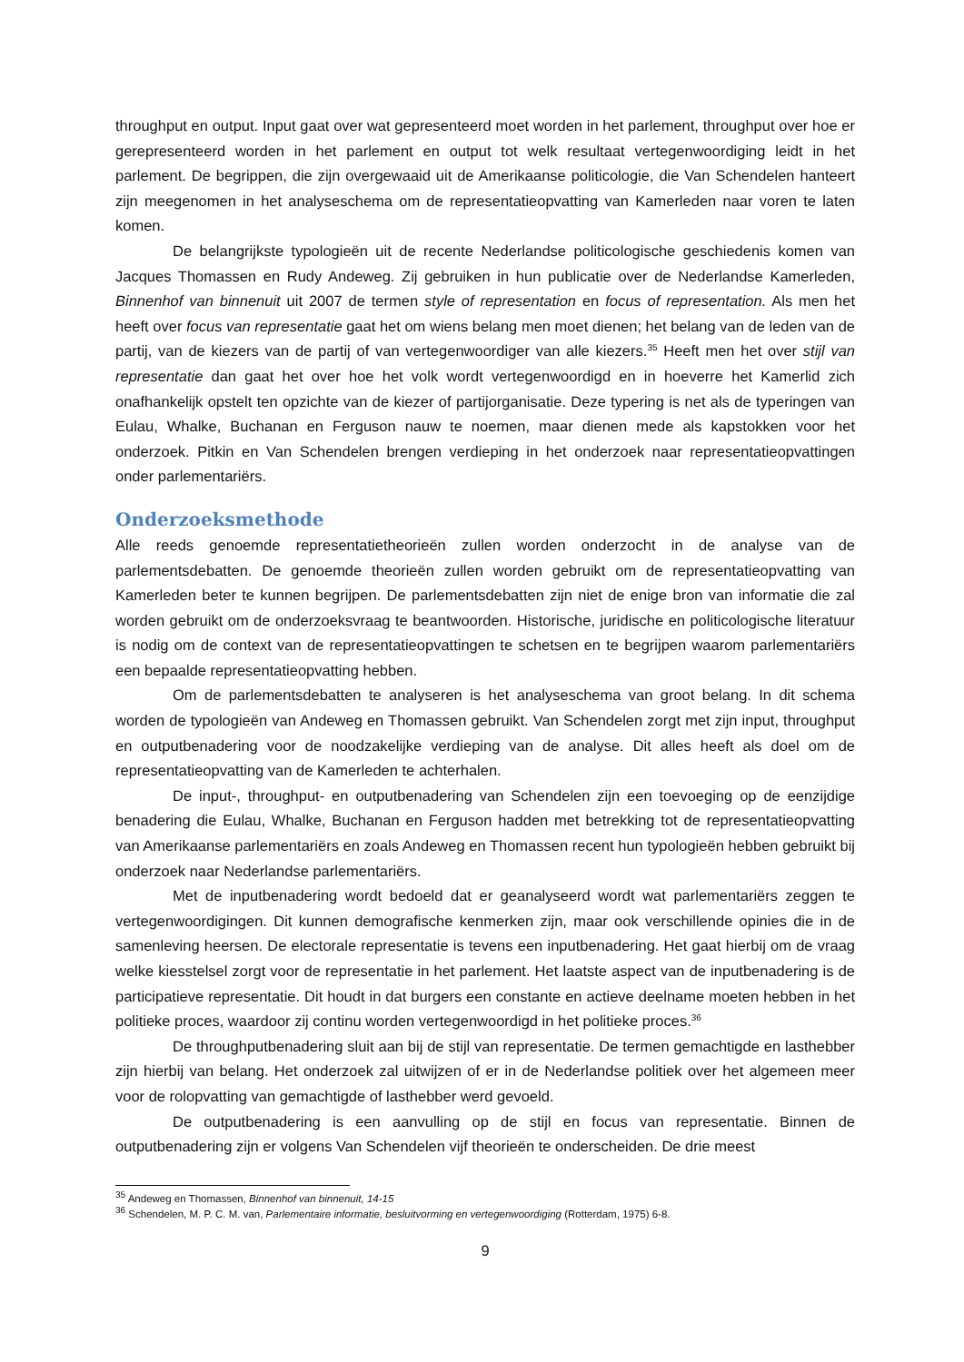throughput en output. Input gaat over wat gepresenteerd moet worden in het parlement, throughput over hoe er gerepresenteerd worden in het parlement en output tot welk resultaat vertegenwoordiging leidt in het parlement. De begrippen, die zijn overgewaaid uit de Amerikaanse politicologie, die Van Schendelen hanteert zijn meegenomen in het analyseschema om de representatieopvatting van Kamerleden naar voren te laten komen.
De belangrijkste typologieën uit de recente Nederlandse politicologische geschiedenis komen van Jacques Thomassen en Rudy Andeweg. Zij gebruiken in hun publicatie over de Nederlandse Kamerleden, Binnenhof van binnenuit uit 2007 de termen style of representation en focus of representation. Als men het heeft over focus van representatie gaat het om wiens belang men moet dienen; het belang van de leden van de partij, van de kiezers van de partij of van vertegenwoordiger van alle kiezers.<sup>35</sup> Heeft men het over stijl van representatie dan gaat het over hoe het volk wordt vertegenwoordigd en in hoeverre het Kamerlid zich onafhankelijk opstelt ten opzichte van de kiezer of partijorganisatie. Deze typering is net als de typeringen van Eulau, Whalke, Buchanan en Ferguson nauw te noemen, maar dienen mede als kapstokken voor het onderzoek. Pitkin en Van Schendelen brengen verdieping in het onderzoek naar representatieopvattingen onder parlementariërs.
Onderzoeksmethode
Alle reeds genoemde representatietheorieën zullen worden onderzocht in de analyse van de parlementsdebatten. De genoemde theorieën zullen worden gebruikt om de representatieopvatting van Kamerleden beter te kunnen begrijpen. De parlementsdebatten zijn niet de enige bron van informatie die zal worden gebruikt om de onderzoeksvraag te beantwoorden. Historische, juridische en politicologische literatuur is nodig om de context van de representatieopvattingen te schetsen en te begrijpen waarom parlementariërs een bepaalde representatieopvatting hebben.
Om de parlementsdebatten te analyseren is het analyseschema van groot belang. In dit schema worden de typologieën van Andeweg en Thomassen gebruikt. Van Schendelen zorgt met zijn input, throughput en outputbenadering voor de noodzakelijke verdieping van de analyse. Dit alles heeft als doel om de representatieopvatting van de Kamerleden te achterhalen.
De input-, throughput- en outputbenadering van Schendelen zijn een toevoeging op de eenzijdige benadering die Eulau, Whalke, Buchanan en Ferguson hadden met betrekking tot de representatieopvatting van Amerikaanse parlementariërs en zoals Andeweg en Thomassen recent hun typologieën hebben gebruikt bij onderzoek naar Nederlandse parlementariërs.
Met de inputbenadering wordt bedoeld dat er geanalyseerd wordt wat parlementariërs zeggen te vertegenwoordigingen. Dit kunnen demografische kenmerken zijn, maar ook verschillende opinies die in de samenleving heersen. De electorale representatie is tevens een inputbenadering. Het gaat hierbij om de vraag welke kiesstelsel zorgt voor de representatie in het parlement. Het laatste aspect van de inputbenadering is de participatieve representatie. Dit houdt in dat burgers een constante en actieve deelname moeten hebben in het politieke proces, waardoor zij continu worden vertegenwoordigd in het politieke proces.<sup>36</sup>
De throughputbenadering sluit aan bij de stijl van representatie. De termen gemachtigde en lasthebber zijn hierbij van belang. Het onderzoek zal uitwijzen of er in de Nederlandse politiek over het algemeen meer voor de rolopvatting van gemachtigde of lasthebber werd gevoeld.
De outputbenadering is een aanvulling op de stijl en focus van representatie. Binnen de outputbenadering zijn er volgens Van Schendelen vijf theorieën te onderscheiden. De drie meest
<sup>35</sup> Andeweg en Thomassen, Binnenhof van binnenuit, 14-15
<sup>36</sup> Schendelen, M. P. C. M. van, Parlementaire informatie, besluitvorming en vertegenwoordiging (Rotterdam, 1975) 6-8.
9